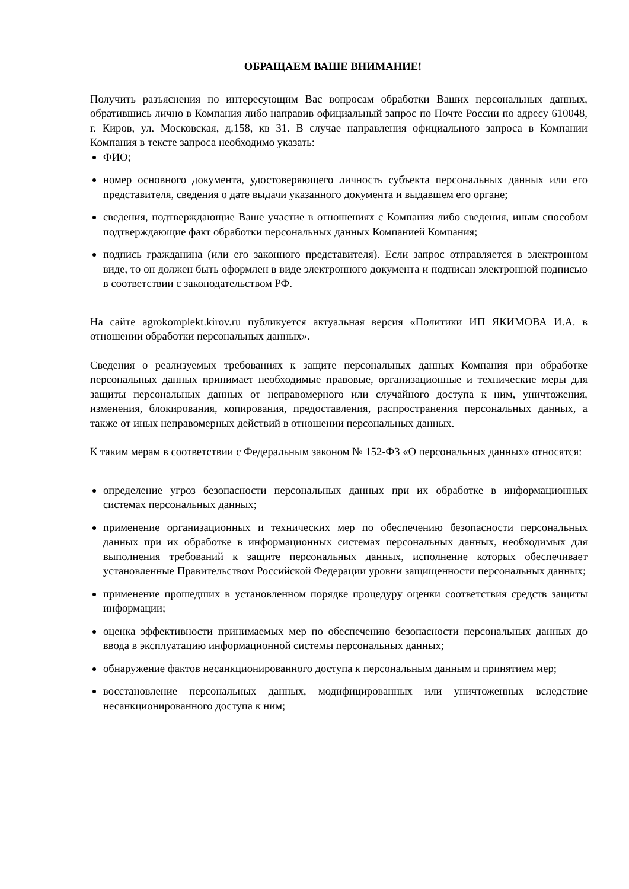ОБРАЩАЕМ ВАШЕ ВНИМАНИЕ!
Получить разъяснения по интересующим Вас вопросам обработки Ваших персональных данных, обратившись лично в Компания либо направив официальный запрос по Почте России по адресу 610048, г. Киров, ул. Московская, д.158, кв 31. В случае направления официального запроса в Компании Компания в тексте запроса необходимо указать:
ФИО;
номер основного документа, удостоверяющего личность субъекта персональных данных или его представителя, сведения о дате выдачи указанного документа и выдавшем его органе;
сведения, подтверждающие Ваше участие в отношениях с Компания либо сведения, иным способом подтверждающие факт обработки персональных данных Компанией Компания;
подпись гражданина (или его законного представителя). Если запрос отправляется в электронном виде, то он должен быть оформлен в виде электронного документа и подписан электронной подписью в соответствии с законодательством РФ.
На сайте agrokomplekt.kirov.ru публикуется актуальная версия «Политики ИП ЯКИМОВА И.А. в отношении обработки персональных данных».
Сведения о реализуемых требованиях к защите персональных данных Компания при обработке персональных данных принимает необходимые правовые, организационные и технические меры для защиты персональных данных от неправомерного или случайного доступа к ним, уничтожения, изменения, блокирования, копирования, предоставления, распространения персональных данных, а также от иных неправомерных действий в отношении персональных данных.
К таким мерам в соответствии с Федеральным законом № 152-ФЗ «О персональных данных» относятся:
определение угроз безопасности персональных данных при их обработке в информационных системах персональных данных;
применение организационных и технических мер по обеспечению безопасности персональных данных при их обработке в информационных системах персональных данных, необходимых для выполнения требований к защите персональных данных, исполнение которых обеспечивает установленные Правительством Российской Федерации уровни защищенности персональных данных;
применение прошедших в установленном порядке процедуру оценки соответствия средств защиты информации;
оценка эффективности принимаемых мер по обеспечению безопасности персональных данных до ввода в эксплуатацию информационной системы персональных данных;
обнаружение фактов несанкционированного доступа к персональным данным и принятием мер;
восстановление персональных данных, модифицированных или уничтоженных вследствие несанкционированного доступа к ним;